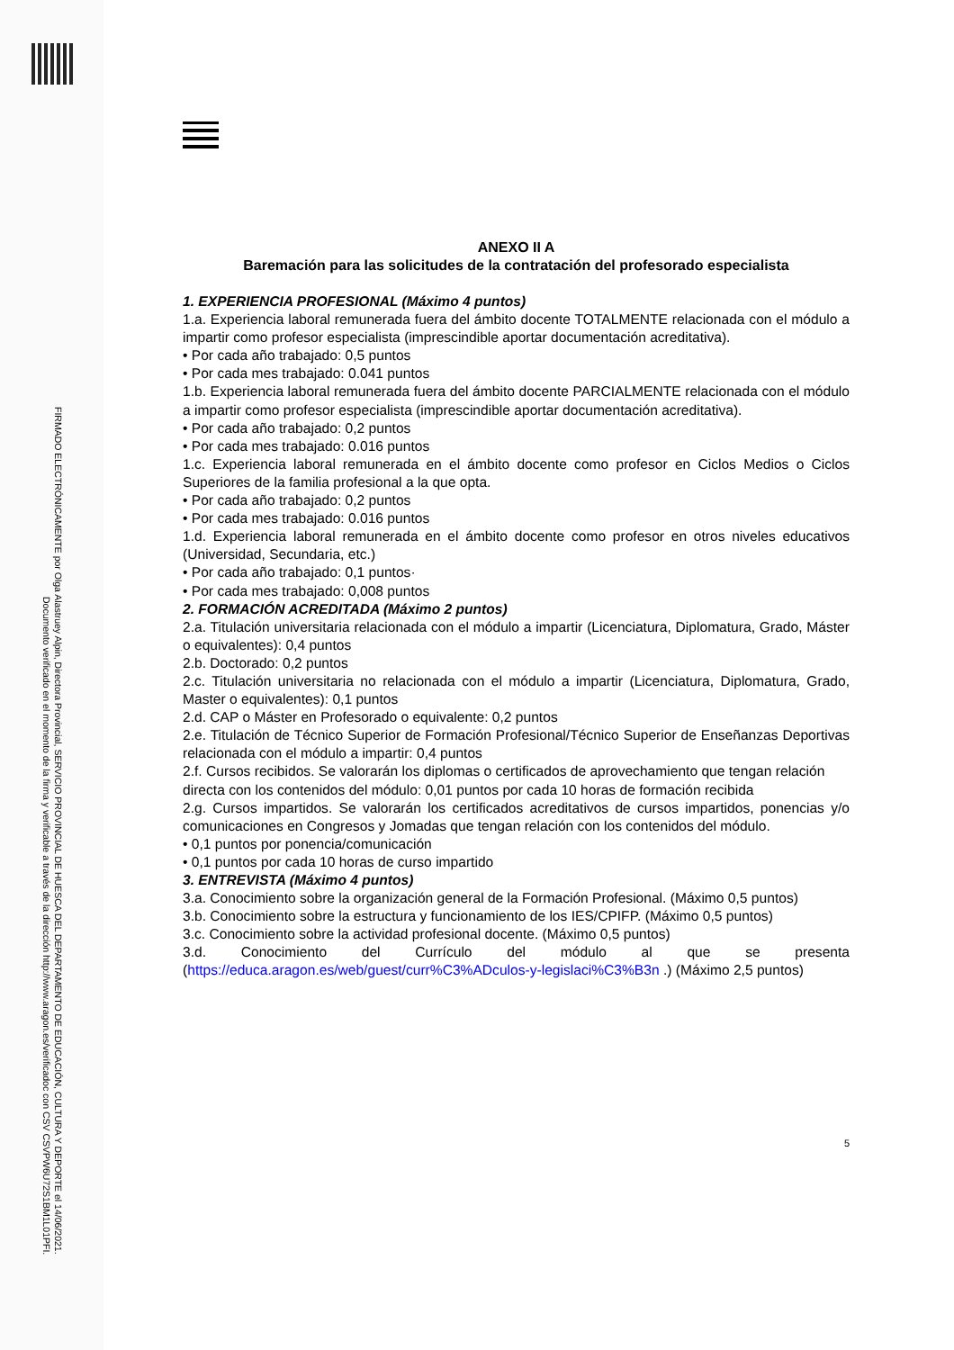FIRMADO ELECTRÓNICAMENTE por Olga Alastruey Alpin, Directora Provincial, SERVICIO PROVINCIAL DE HUESCA DEL DEPARTAMENTO DE EDUCACIÓN, CULTURA Y DEPORTE el 14/06/2021.
Documento verificado en el momento de la firma y verificable a través de la dirección http://www.aragon.es/verificadoc con CSV CSVPW6U72S1BM1L01PFI.
ANEXO II A
Baremación para las solicitudes de la contratación del profesorado especialista
1. EXPERIENCIA PROFESIONAL (Máximo 4 puntos)
1.a. Experiencia laboral remunerada fuera del ámbito docente TOTALMENTE relacionada con el módulo a impartir como profesor especialista (imprescindible aportar documentación acreditativa).
• Por cada año trabajado: 0,5 puntos
• Por cada mes trabajado: 0.041 puntos
1.b. Experiencia laboral remunerada fuera del ámbito docente PARCIALMENTE relacionada con el módulo a impartir como profesor especialista (imprescindible aportar documentación acreditativa).
• Por cada año trabajado: 0,2 puntos
• Por cada mes trabajado: 0.016 puntos
1.c. Experiencia laboral remunerada en el ámbito docente como profesor en Ciclos Medios o Ciclos Superiores de la familia profesional a la que opta.
• Por cada año trabajado: 0,2 puntos
• Por cada mes trabajado: 0.016 puntos
1.d. Experiencia laboral remunerada en el ámbito docente como profesor en otros niveles educativos (Universidad, Secundaria, etc.)
• Por cada año trabajado: 0,1 puntos·
• Por cada mes trabajado: 0,008 puntos
2. FORMACIÓN ACREDITADA (Máximo 2 puntos)
2.a. Titulación universitaria relacionada con el módulo a impartir (Licenciatura, Diplomatura, Grado, Máster o equivalentes): 0,4 puntos
2.b. Doctorado: 0,2 puntos
2.c. Titulación universitaria no relacionada con el módulo a impartir (Licenciatura, Diplomatura, Grado, Master o equivalentes): 0,1 puntos
2.d. CAP o Máster en Profesorado o equivalente: 0,2 puntos
2.e. Titulación de Técnico Superior de Formación Profesional/Técnico Superior de Enseñanzas Deportivas relacionada con el módulo a impartir: 0,4 puntos
2.f. Cursos recibidos. Se valorarán los diplomas o certificados de aprovechamiento que tengan relación directa con los contenidos del módulo: 0,01 puntos por cada 10 horas de formación recibida
2.g. Cursos impartidos. Se valorarán los certificados acreditativos de cursos impartidos, ponencias y/o comunicaciones en Congresos y Jomadas que tengan relación con los contenidos del módulo.
• 0,1 puntos por ponencia/comunicación
• 0,1 puntos por cada 10 horas de curso impartido
3. ENTREVISTA (Máximo 4 puntos)
3.a. Conocimiento sobre la organización general de la Formación Profesional. (Máximo 0,5 puntos)
3.b. Conocimiento sobre la estructura y funcionamiento de los IES/CPIFP. (Máximo 0,5 puntos)
3.c. Conocimiento sobre la actividad profesional docente. (Máximo 0,5 puntos)
3.d. Conocimiento del Currículo del módulo al que se presenta (https://educa.aragon.es/web/guest/curr%C3%ADculos-y-legislaci%C3%B3n .) (Máximo 2,5 puntos)
5